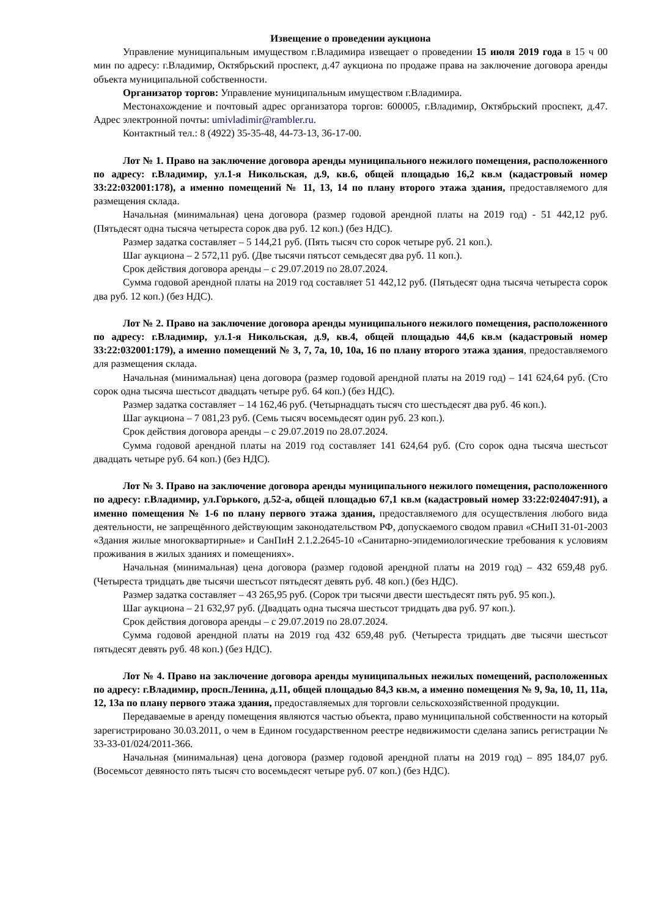Извещение о проведении аукциона
Управление муниципальным имуществом г.Владимира извещает о проведении 15 июля 2019 года в 15 ч 00 мин по адресу: г.Владимир, Октябрьский проспект, д.47 аукциона по продаже права на заключение договора аренды объекта муниципальной собственности.
Организатор торгов: Управление муниципальным имуществом г.Владимира.
Местонахождение и почтовый адрес организатора торгов: 600005, г.Владимир, Октябрьский проспект, д.47. Адрес электронной почты: umivladimir@rambler.ru.
Контактный тел.: 8 (4922) 35-35-48, 44-73-13, 36-17-00.
Лот № 1. Право на заключение договора аренды муниципального нежилого помещения, расположенного по адресу: г.Владимир, ул.1-я Никольская, д.9, кв.6, общей площадью 16,2 кв.м (кадастровый номер 33:22:032001:178), а именно помещений № 11, 13, 14 по плану второго этажа здания, предоставляемого для размещения склада.
Начальная (минимальная) цена договора (размер годовой арендной платы на 2019 год) - 51 442,12 руб. (Пятьдесят одна тысяча четыреста сорок два руб. 12 коп.) (без НДС).
Размер задатка составляет – 5 144,21 руб. (Пять тысяч сто сорок четыре руб. 21 коп.).
Шаг аукциона – 2 572,11 руб. (Две тысячи пятьсот семьдесят два руб. 11 коп.).
Срок действия договора аренды – с 29.07.2019 по 28.07.2024.
Сумма годовой арендной платы на 2019 год составляет 51 442,12 руб. (Пятьдесят одна тысяча четыреста сорок два руб. 12 коп.) (без НДС).
Лот № 2. Право на заключение договора аренды муниципального нежилого помещения, расположенного по адресу: г.Владимир, ул.1-я Никольская, д.9, кв.4, общей площадью 44,6 кв.м (кадастровый номер 33:22:032001:179), а именно помещений № 3, 7, 7а, 10, 10а, 16 по плану второго этажа здания, предоставляемого для размещения склада.
Начальная (минимальная) цена договора (размер годовой арендной платы на 2019 год) – 141 624,64 руб. (Сто сорок одна тысяча шестьсот двадцать четыре руб. 64 коп.) (без НДС).
Размер задатка составляет – 14 162,46 руб. (Четырнадцать тысяч сто шестьдесят два руб. 46 коп.).
Шаг аукциона – 7 081,23 руб. (Семь тысяч восемьдесят один руб. 23 коп.).
Срок действия договора аренды – с 29.07.2019 по 28.07.2024.
Сумма годовой арендной платы на 2019 год составляет 141 624,64 руб. (Сто сорок одна тысяча шестьсот двадцать четыре руб. 64 коп.) (без НДС).
Лот № 3. Право на заключение договора аренды муниципального нежилого помещения, расположенного по адресу: г.Владимир, ул.Горького, д.52-а, общей площадью 67,1 кв.м (кадастровый номер 33:22:024047:91), а именно помещения № 1-6 по плану первого этажа здания, предоставляемого для осуществления любого вида деятельности, не запрещённого действующим законодательством РФ, допускаемого сводом правил «СНиП 31-01-2003 «Здания жилые многоквартирные» и СанПиН 2.1.2.2645-10 «Санитарно-эпидемиологические требования к условиям проживания в жилых зданиях и помещениях».
Начальная (минимальная) цена договора (размер годовой арендной платы на 2019 год) – 432 659,48 руб. (Четыреста тридцать две тысячи шестьсот пятьдесят девять руб. 48 коп.) (без НДС).
Размер задатка составляет – 43 265,95 руб. (Сорок три тысячи двести шестьдесят пять руб. 95 коп.).
Шаг аукциона – 21 632,97 руб. (Двадцать одна тысяча шестьсот тридцать два руб. 97 коп.).
Срок действия договора аренды – с 29.07.2019 по 28.07.2024.
Сумма годовой арендной платы на 2019 год 432 659,48 руб. (Четыреста тридцать две тысячи шестьсот пятьдесят девять руб. 48 коп.) (без НДС).
Лот № 4. Право на заключение договора аренды муниципальных нежилых помещений, расположенных по адресу: г.Владимир, просп.Ленина, д.11, общей площадью 84,3 кв.м, а именно помещения № 9, 9а, 10, 11, 11а, 12, 13а по плану первого этажа здания, предоставляемых для торговли сельскохозяйственной продукции.
Передаваемые в аренду помещения являются частью объекта, право муниципальной собственности на который зарегистрировано 30.03.2011, о чем в Едином государственном реестре недвижимости сделана запись регистрации № 33-33-01/024/2011-366.
Начальная (минимальная) цена договора (размер годовой арендной платы на 2019 год) – 895 184,07 руб. (Восемьсот девяносто пять тысяч сто восемьдесят четыре руб. 07 коп.) (без НДС).